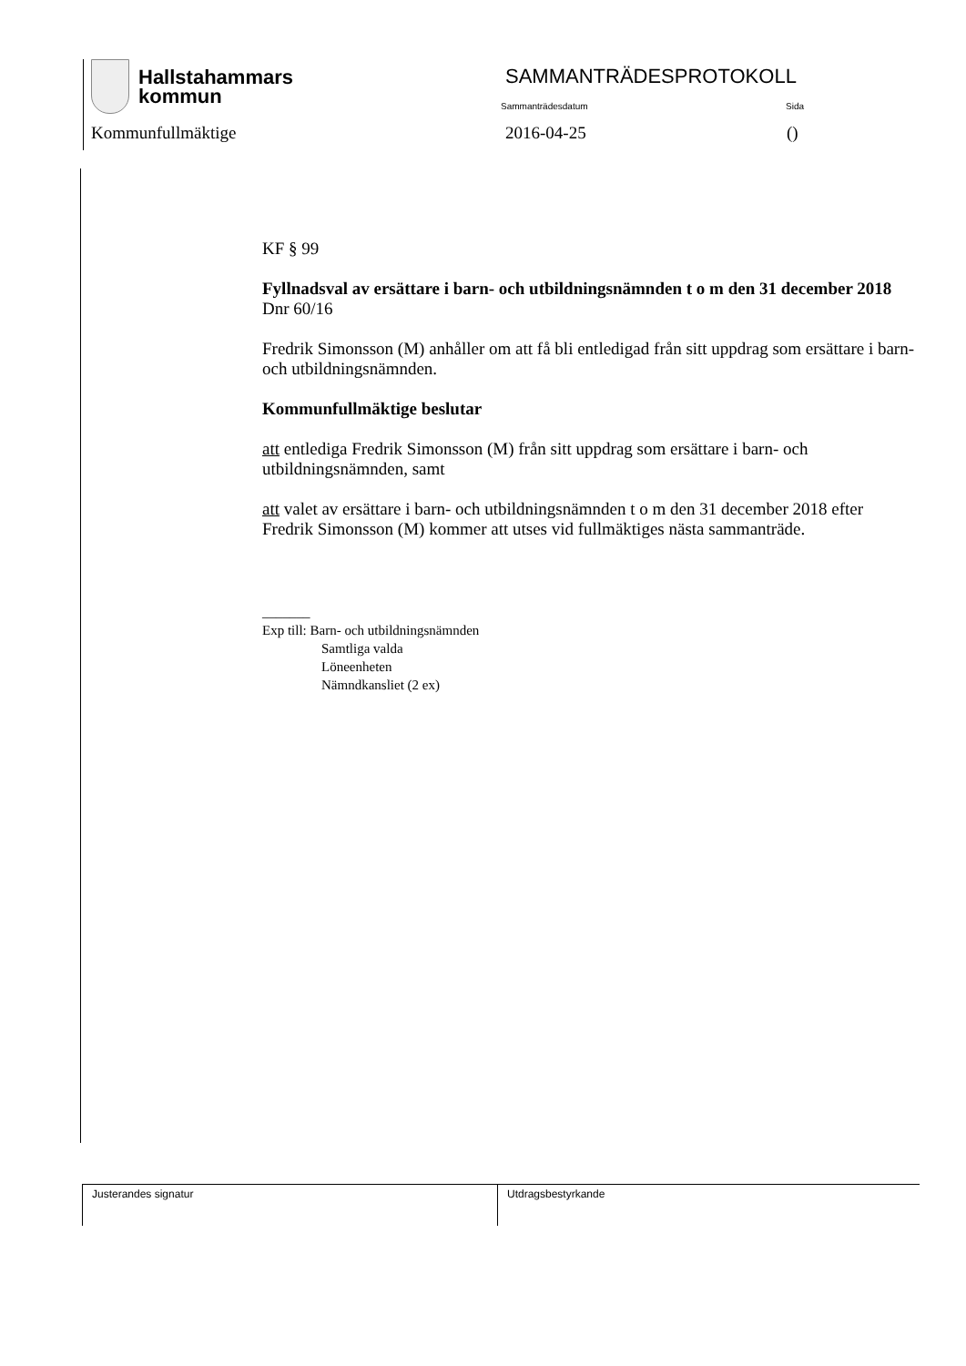Hallstahammars
kommun
SAMMANTRÄDESPROTOKOLL
Sammanträdesdatum Sida
Kommunfullmäktige 2016-04-25 ()
KF § 99
Fyllnadsval av ersättare i barn- och utbildningsnämnden t o m den 31 december 2018 Dnr 60/16
Fredrik Simonsson (M) anhåller om att få bli entledigad från sitt uppdrag som ersättare i barn- och utbildningsnämnden.
Kommunfullmäktige beslutar
att entlediga Fredrik Simonsson (M) från sitt uppdrag som ersättare i barn- och utbildningsnämnden, samt
att valet av ersättare i barn- och utbildningsnämnden t o m den 31 december 2018 efter Fredrik Simonsson (M) kommer att utses vid fullmäktiges nästa sammanträde.
_______
Exp till: Barn- och utbildningsnämnden
Samtliga valda
Löneenheten
Nämndkansliet (2 ex)
Justerandes signatur Utdragsbestyrkande